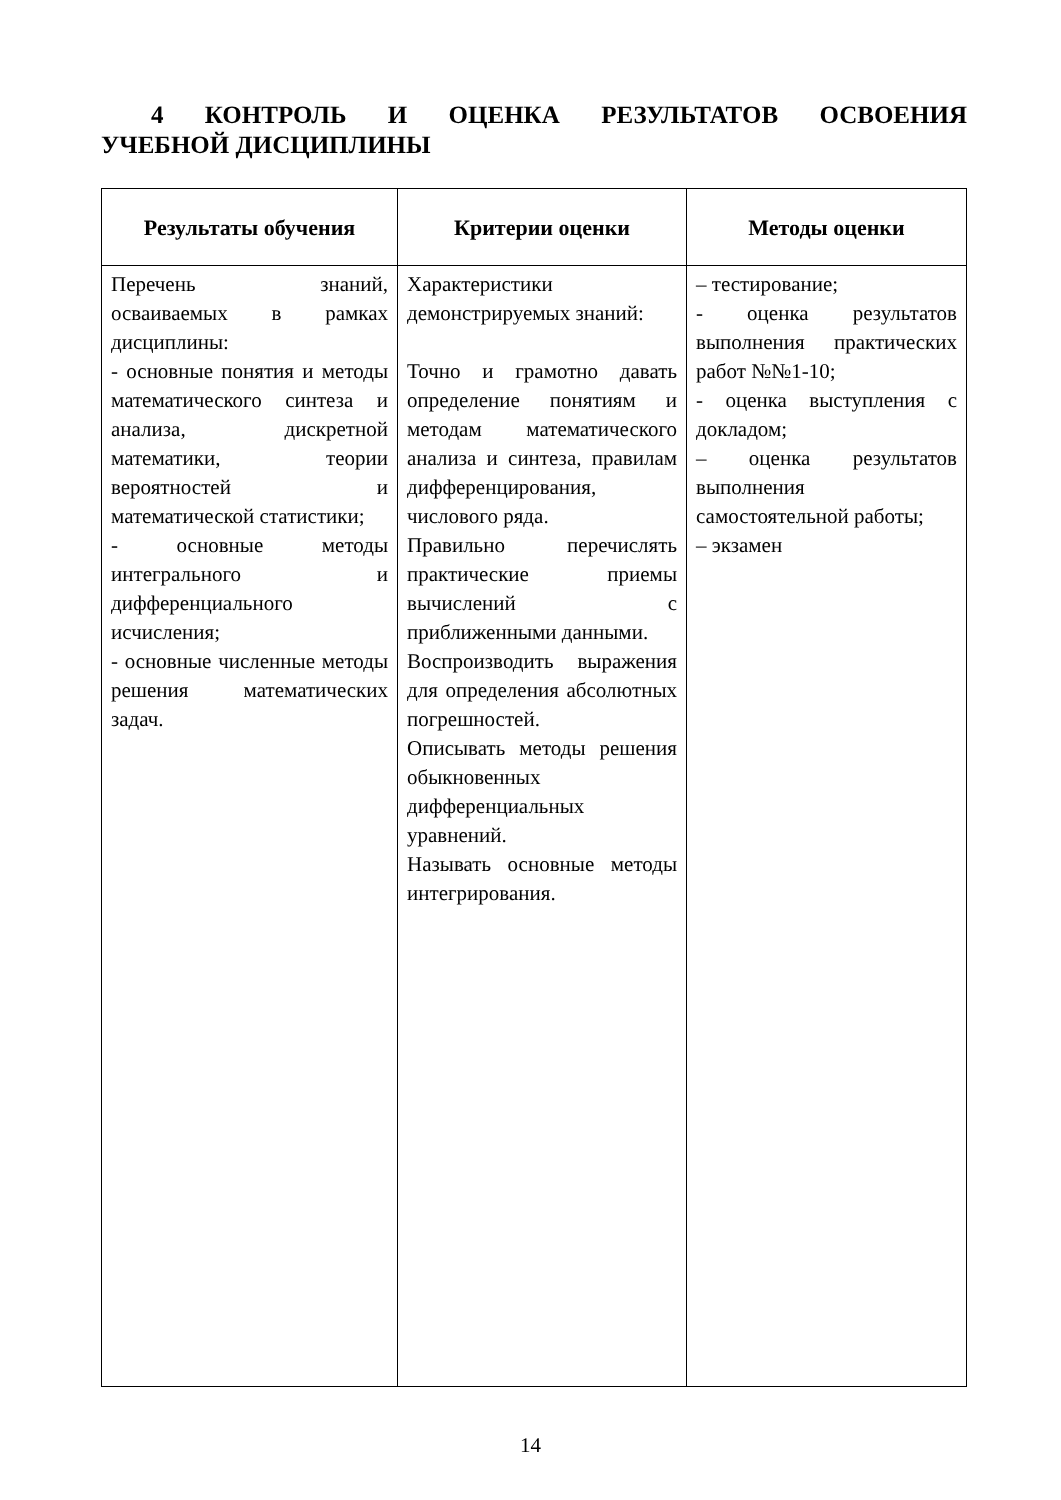4 КОНТРОЛЬ И ОЦЕНКА РЕЗУЛЬТАТОВ ОСВОЕНИЯ
УЧЕБНОЙ ДИСЦИПЛИНЫ
| Результаты обучения | Критерии оценки | Методы оценки |
| --- | --- | --- |
| Перечень знаний, осваиваемых в рамках дисциплины: - основные понятия и методы математического синтеза и анализа, дискретной математики, теории вероятностей и математической статистики; - основные методы интегрального и дифференциального исчисления; - основные численные методы решения математических задач. | Характеристики демонстрируемых знаний: Точно и грамотно давать определение понятиям и методам математического анализа и синтеза, правилам дифференцирования, числового ряда. Правильно перечислять практические приемы вычислений с приближенными данными. Воспроизводить выражения для определения абсолютных погрешностей. Описывать методы решения обыкновенных дифференциальных уравнений. Называть основные методы интегрирования. | – тестирование; - оценка результатов выполнения практических работ №№1-10; - оценка выступления с докладом; – оценка результатов выполнения самостоятельной работы; – экзамен |
14